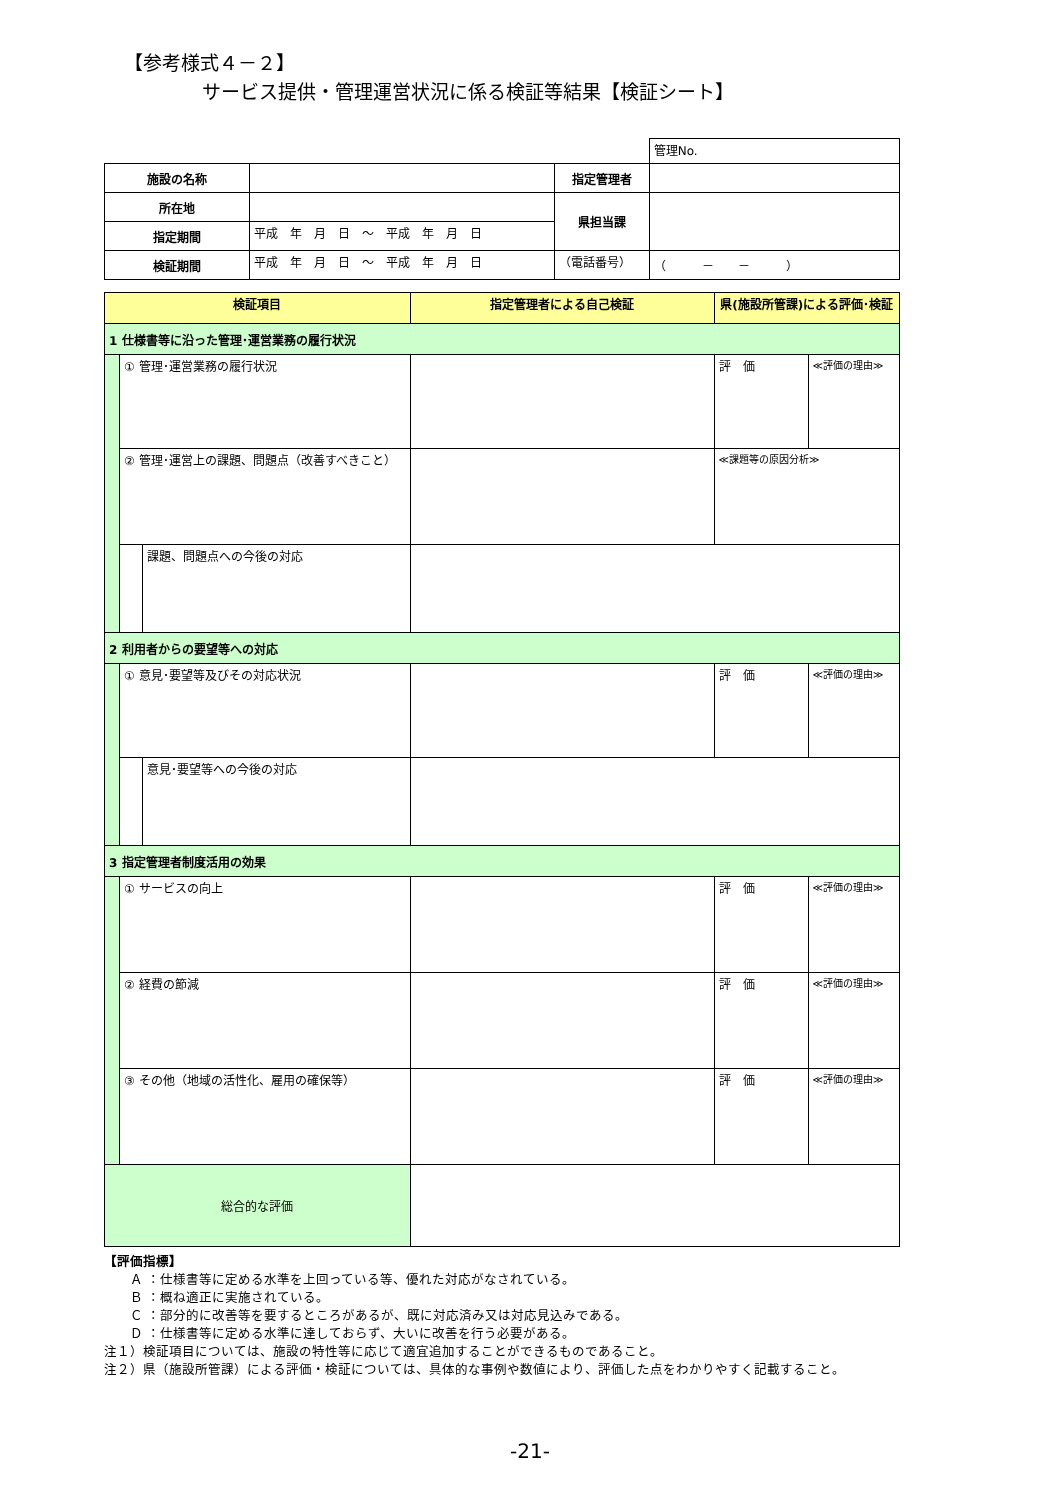【参考様式４－２】
サービス提供・管理運営状況に係る検証等結果【検証シート】
| | | | 管理No. |
| 施設の名称 | | 指定管理者 | |
| 所在地 | | 県担当課 | |
| 指定期間 | 平成 年 月 日 ～ 平成 年 月 日 | | |
| 検証期間 | 平成 年 月 日 ～ 平成 年 月 日 | （電話番号） | （ － － ） |
| 検証項目 | | | 指定管理者による自己検証 | 県(施設所管課)による評価･検証 | |
| --- | --- | --- | --- | --- | --- |
| 1 仕様書等に沿った管理･運営業務の履行状況 | | | | | |
| | ① 管理･運営業務の履行状況 | | | 評 価 | ≪評価の理由≫ |
| | ② 管理･運営上の課題、問題点（改善すべきこと） | | | ≪課題等の原因分析≫ | |
| | | 課題、問題点への今後の対応 | | | |
| 2 利用者からの要望等への対応 | | | | | |
| | ① 意見･要望等及びその対応状況 | | | 評 価 | ≪評価の理由≫ |
| | | 意見･要望等への今後の対応 | | | |
| 3 指定管理者制度活用の効果 | | | | | |
| | ① サービスの向上 | | | 評 価 | ≪評価の理由≫ |
| | ② 経費の節減 | | | 評 価 | ≪評価の理由≫ |
| | ③ その他（地域の活性化、雇用の確保等） | | | 評 価 | ≪評価の理由≫ |
| 総合的な評価 | | | | | |
【評価指標】
　　Ａ ：仕様書等に定める水準を上回っている等、優れた対応がなされている。
　　Ｂ ：概ね適正に実施されている。
　　Ｃ ：部分的に改善等を要するところがあるが、既に対応済み又は対応見込みである。
　　Ｄ ：仕様書等に定める水準に達しておらず、大いに改善を行う必要がある。
注１）検証項目については、施設の特性等に応じて適宜追加することができるものであること。
注２）県（施設所管課）による評価・検証については、具体的な事例や数値により、評価した点をわかりやすく記載すること。
-21-